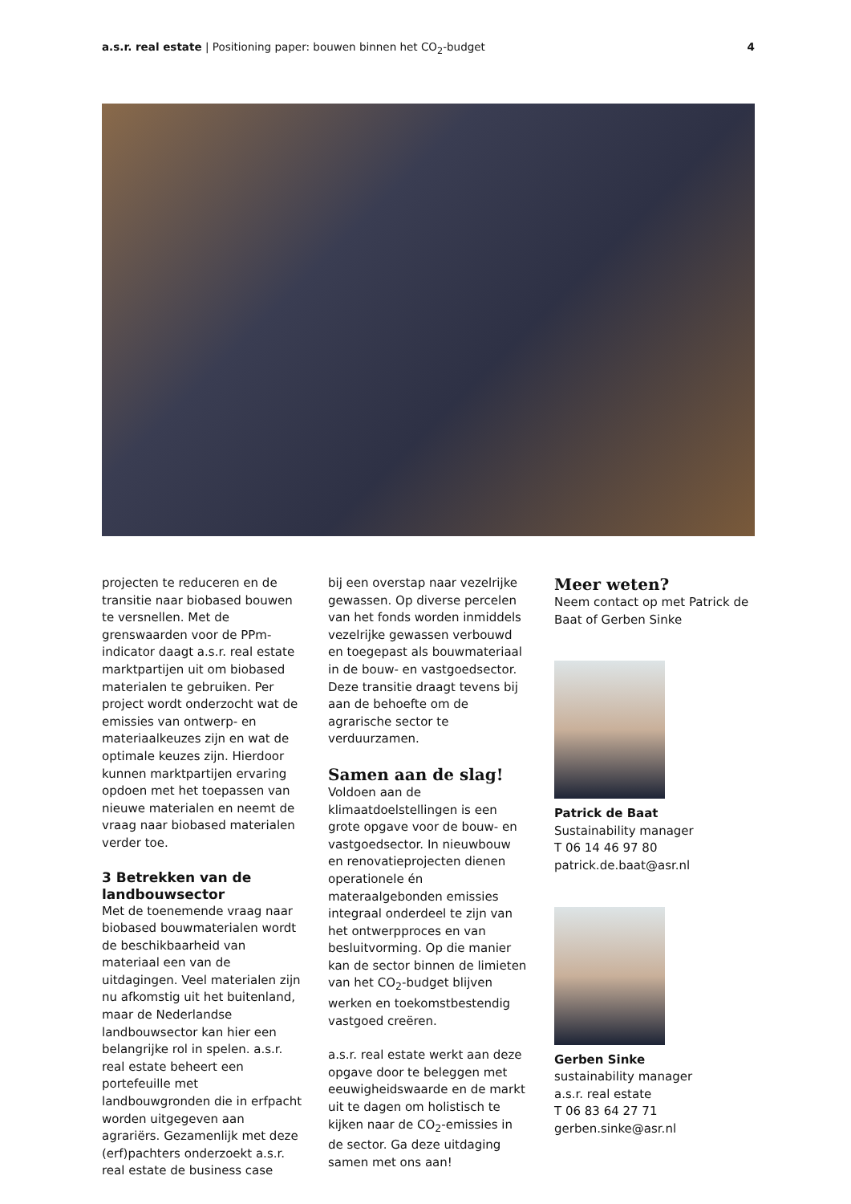a.s.r. real estate | Positioning paper: bouwen binnen het CO<sub>2</sub>-budget
4
projecten te reduceren en de transitie naar biobased bouwen te versnellen. Met de grenswaarden voor de PPm-indicator daagt a.s.r. real estate marktpartijen uit om biobased materialen te gebruiken. Per project wordt onderzocht wat de emissies van ontwerp- en materiaalkeuzes zijn en wat de optimale keuzes zijn. Hierdoor kunnen marktpartijen ervaring opdoen met het toepassen van nieuwe materialen en neemt de vraag naar biobased materialen verder toe.
3 Betrekken van de landbouwsector
Met de toenemende vraag naar biobased bouwmaterialen wordt de beschikbaarheid van materiaal een van de uitdagingen. Veel materialen zijn nu afkomstig uit het buitenland, maar de Nederlandse landbouwsector kan hier een belangrijke rol in spelen. a.s.r. real estate beheert een portefeuille met landbouwgronden die in erfpacht worden uitgegeven aan agrariërs. Gezamenlijk met deze (erf)pachters onderzoekt a.s.r. real estate de business case
bij een overstap naar vezelrijke gewassen. Op diverse percelen van het fonds worden inmiddels vezelrijke gewassen verbouwd en toegepast als bouwmateriaal in de bouw- en vastgoedsector. Deze transitie draagt tevens bij aan de behoefte om de agrarische sector te verduurzamen.
Samen aan de slag!
Voldoen aan de klimaatdoelstellingen is een grote opgave voor de bouw- en vastgoedsector. In nieuwbouw en renovatieprojecten dienen operationele én materaalgebonden emissies integraal onderdeel te zijn van het ontwerpproces en van besluitvorming. Op die manier kan de sector binnen de limieten van het CO<sub>2</sub>-budget blijven werken en toekomstbestendig vastgoed creëren.
a.s.r. real estate werkt aan deze opgave door te beleggen met eeuwigheidswaarde en de markt uit te dagen om holistisch te kijken naar de CO<sub>2</sub>-emissies in de sector. Ga deze uitdaging samen met ons aan!
Meer weten?
Neem contact op met Patrick de Baat of Gerben Sinke
Patrick de Baat
Sustainability manager
T 06 14 46 97 80
patrick.de.baat@asr.nl
Gerben Sinke
sustainability manager
a.s.r. real estate
T 06 83 64 27 71
gerben.sinke@asr.nl